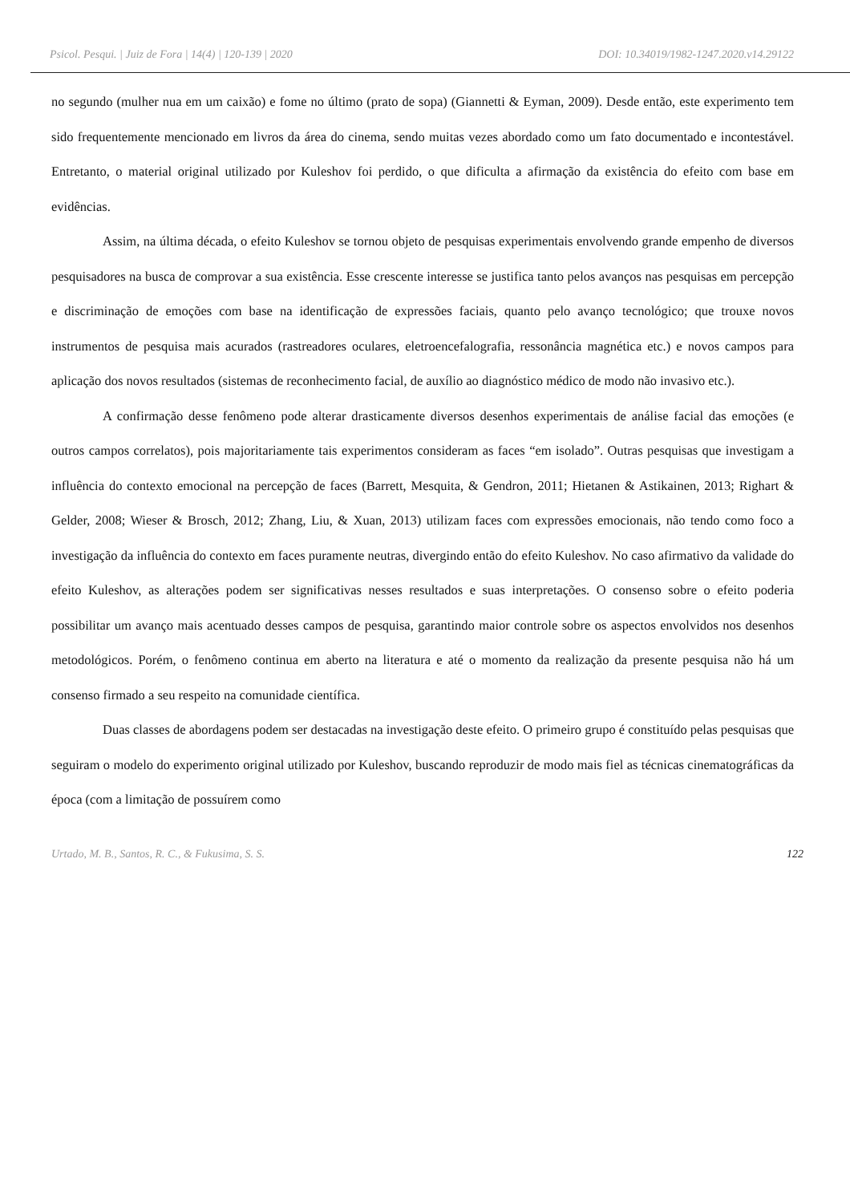Psicol. Pesqui. | Juiz de Fora | 14(4) | 120-139 | 2020 DOI: 10.34019/1982-1247.2020.v14.29122
no segundo (mulher nua em um caixão) e fome no último (prato de sopa) (Giannetti & Eyman, 2009). Desde então, este experimento tem sido frequentemente mencionado em livros da área do cinema, sendo muitas vezes abordado como um fato documentado e incontestável. Entretanto, o material original utilizado por Kuleshov foi perdido, o que dificulta a afirmação da existência do efeito com base em evidências.
Assim, na última década, o efeito Kuleshov se tornou objeto de pesquisas experimentais envolvendo grande empenho de diversos pesquisadores na busca de comprovar a sua existência. Esse crescente interesse se justifica tanto pelos avanços nas pesquisas em percepção e discriminação de emoções com base na identificação de expressões faciais, quanto pelo avanço tecnológico; que trouxe novos instrumentos de pesquisa mais acurados (rastreadores oculares, eletroencefalografia, ressonância magnética etc.) e novos campos para aplicação dos novos resultados (sistemas de reconhecimento facial, de auxílio ao diagnóstico médico de modo não invasivo etc.).
A confirmação desse fenômeno pode alterar drasticamente diversos desenhos experimentais de análise facial das emoções (e outros campos correlatos), pois majoritariamente tais experimentos consideram as faces “em isolado”. Outras pesquisas que investigam a influência do contexto emocional na percepção de faces (Barrett, Mesquita, & Gendron, 2011; Hietanen & Astikainen, 2013; Righart & Gelder, 2008; Wieser & Brosch, 2012; Zhang, Liu, & Xuan, 2013) utilizam faces com expressões emocionais, não tendo como foco a investigação da influência do contexto em faces puramente neutras, divergindo então do efeito Kuleshov. No caso afirmativo da validade do efeito Kuleshov, as alterações podem ser significativas nesses resultados e suas interpretações. O consenso sobre o efeito poderia possibilitar um avanço mais acentuado desses campos de pesquisa, garantindo maior controle sobre os aspectos envolvidos nos desenhos metodológicos. Porém, o fenômeno continua em aberto na literatura e até o momento da realização da presente pesquisa não há um consenso firmado a seu respeito na comunidade científica.
Duas classes de abordagens podem ser destacadas na investigação deste efeito. O primeiro grupo é constituído pelas pesquisas que seguiram o modelo do experimento original utilizado por Kuleshov, buscando reproduzir de modo mais fiel as técnicas cinematográficas da época (com a limitação de possuírem como
Urtado, M. B., Santos, R. C., & Fukusima, S. S. 122